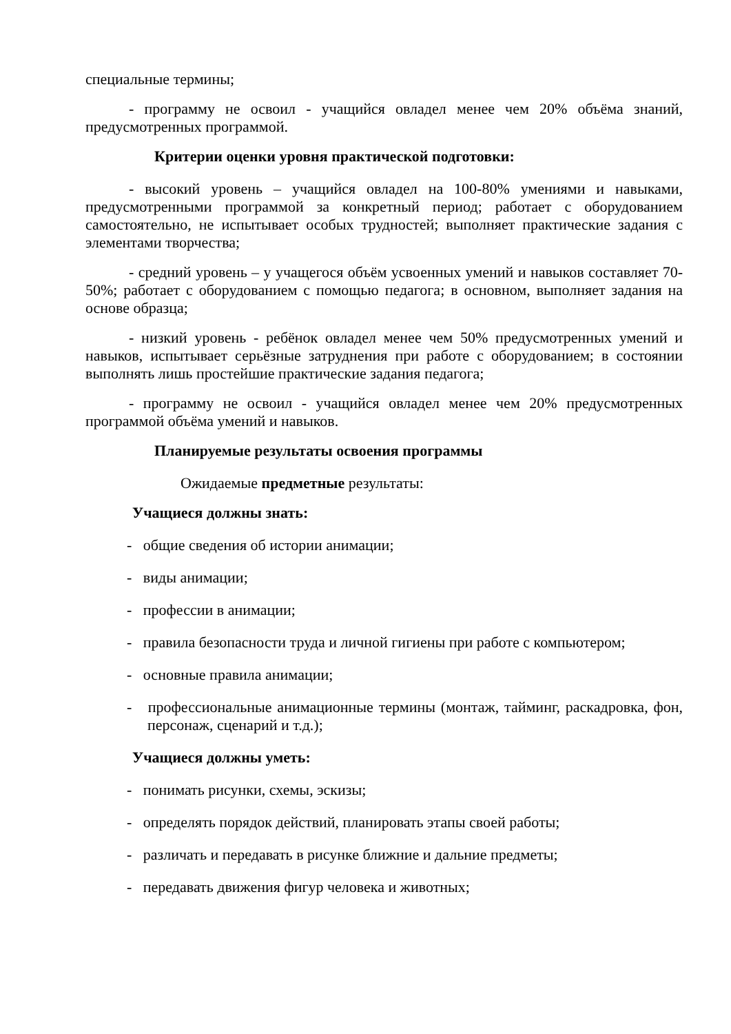специальные термины;
- программу не освоил - учащийся овладел менее чем 20% объёма знаний, предусмотренных программой.
Критерии оценки уровня практической подготовки:
- высокий уровень – учащийся овладел на 100-80% умениями и навыками, предусмотренными программой за конкретный период; работает с оборудованием самостоятельно, не испытывает особых трудностей; выполняет практические задания с элементами творчества;
- средний уровень – у учащегося объём усвоенных умений и навыков составляет 70-50%; работает с оборудованием с помощью педагога; в основном, выполняет задания на основе образца;
- низкий уровень - ребёнок овладел менее чем 50% предусмотренных умений и навыков, испытывает серьёзные затруднения при работе с оборудованием; в состоянии выполнять лишь простейшие практические задания педагога;
- программу не освоил - учащийся овладел менее чем 20% предусмотренных программой объёма умений и навыков.
Планируемые результаты освоения программы
Ожидаемые предметные результаты:
Учащиеся должны знать:
- общие сведения об истории анимации;
- виды анимации;
- профессии в анимации;
- правила безопасности труда и личной гигиены при работе с компьютером;
- основные правила анимации;
- профессиональные анимационные термины (монтаж, тайминг, раскадровка, фон, персонаж, сценарий и т.д.);
Учащиеся должны уметь:
- понимать рисунки, схемы, эскизы;
- определять порядок действий, планировать этапы своей работы;
- различать и передавать в рисунке ближние и дальние предметы;
- передавать движения фигур человека и животных;